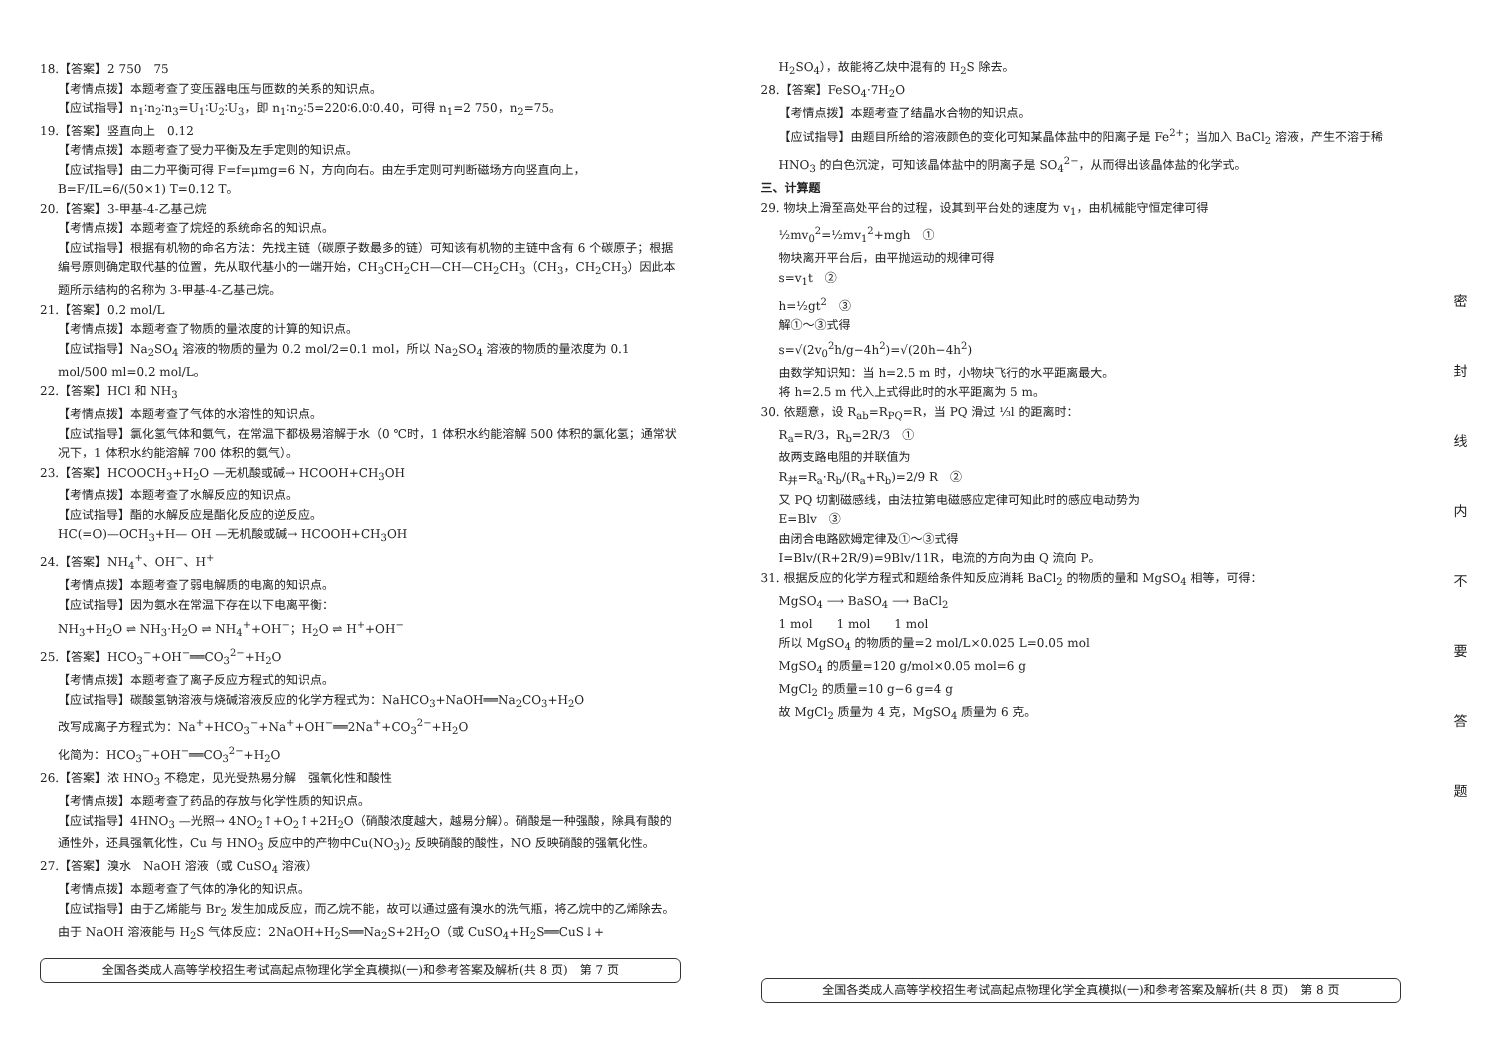18.【答案】2 750　75
【考情点拨】本题考查了变压器电压与匝数的关系的知识点。
【应试指导】n<sub>1</sub>∶n<sub>2</sub>∶n<sub>3</sub>=U<sub>1</sub>∶U<sub>2</sub>∶U<sub>3</sub>，即 n<sub>1</sub>∶n<sub>2</sub>∶5=220∶6.0∶0.40，可得 n<sub>1</sub>=2 750，n<sub>2</sub>=75。
19.【答案】竖直向上　0.12
【考情点拨】本题考查了受力平衡及左手定则的知识点。
【应试指导】由二力平衡可得 F=f=μmg=6 N，方向向右。由左手定则可判断磁场方向竖直向上，B=F/IL=6/(50×1) T=0.12 T。
20.【答案】3-甲基-4-乙基己烷
【考情点拨】本题考查了烷烃的系统命名的知识点。
【应试指导】根据有机物的命名方法：先找主链（碳原子数最多的链）可知该有机物的主链中含有 6 个碳原子；根据编号原则确定取代基的位置，先从取代基小的一端开始，CH<sub>3</sub>CH<sub>2</sub>CH—CH—CH<sub>2</sub>CH<sub>3</sub>（CH<sub>3</sub>，CH<sub>2</sub>CH<sub>3</sub>）因此本题所示结构的名称为 3-甲基-4-乙基己烷。
21.【答案】0.2 mol/L
【考情点拨】本题考查了物质的量浓度的计算的知识点。
【应试指导】Na<sub>2</sub>SO<sub>4</sub> 溶液的物质的量为 0.2 mol/2=0.1 mol，所以 Na<sub>2</sub>SO<sub>4</sub> 溶液的物质的量浓度为 0.1 mol/500 ml=0.2 mol/L。
22.【答案】HCl 和 NH<sub>3</sub>
【考情点拨】本题考查了气体的水溶性的知识点。
【应试指导】氯化氢气体和氨气，在常温下都极易溶解于水（0 ℃时，1 体积水约能溶解 500 体积的氯化氢；通常状况下，1 体积水约能溶解 700 体积的氨气）。
23.【答案】HCOOCH<sub>3</sub>+H<sub>2</sub>O —无机酸或碱→ HCOOH+CH<sub>3</sub>OH
【考情点拨】本题考查了水解反应的知识点。
【应试指导】酯的水解反应是酯化反应的逆反应。
HC(=O)—OCH<sub>3</sub>+H— OH —无机酸或碱→ HCOOH+CH<sub>3</sub>OH
24.【答案】NH<sub>4</sub><sup>+</sup>、OH<sup>−</sup>、H<sup>+</sup>
【考情点拨】本题考查了弱电解质的电离的知识点。
【应试指导】因为氨水在常温下存在以下电离平衡：
NH<sub>3</sub>+H<sub>2</sub>O ⇌ NH<sub>3</sub>·H<sub>2</sub>O ⇌ NH<sub>4</sub><sup>+</sup>+OH<sup>−</sup>；H<sub>2</sub>O ⇌ H<sup>+</sup>+OH<sup>−</sup>
25.【答案】HCO<sub>3</sub><sup>−</sup>+OH<sup>−</sup>══CO<sub>3</sub><sup>2−</sup>+H<sub>2</sub>O
【考情点拨】本题考查了离子反应方程式的知识点。
【应试指导】碳酸氢钠溶液与烧碱溶液反应的化学方程式为：NaHCO<sub>3</sub>+NaOH══Na<sub>2</sub>CO<sub>3</sub>+H<sub>2</sub>O
改写成离子方程式为：Na<sup>+</sup>+HCO<sub>3</sub><sup>−</sup>+Na<sup>+</sup>+OH<sup>−</sup>══2Na<sup>+</sup>+CO<sub>3</sub><sup>2−</sup>+H<sub>2</sub>O
化简为：HCO<sub>3</sub><sup>−</sup>+OH<sup>−</sup>══CO<sub>3</sub><sup>2−</sup>+H<sub>2</sub>O
26.【答案】浓 HNO<sub>3</sub> 不稳定，见光受热易分解　强氧化性和酸性
【考情点拨】本题考查了药品的存放与化学性质的知识点。
【应试指导】4HNO<sub>3</sub> —光照→ 4NO<sub>2</sub>↑+O<sub>2</sub>↑+2H<sub>2</sub>O（硝酸浓度越大，越易分解）。硝酸是一种强酸，除具有酸的通性外，还具强氧化性，Cu 与 HNO<sub>3</sub> 反应中的产物中Cu(NO<sub>3</sub>)<sub>2</sub> 反映硝酸的酸性，NO 反映硝酸的强氧化性。
27.【答案】溴水　NaOH 溶液（或 CuSO<sub>4</sub> 溶液）
【考情点拨】本题考查了气体的净化的知识点。
【应试指导】由于乙烯能与 Br<sub>2</sub> 发生加成反应，而乙烷不能，故可以通过盛有溴水的洗气瓶，将乙烷中的乙烯除去。由于 NaOH 溶液能与 H<sub>2</sub>S 气体反应：2NaOH+H<sub>2</sub>S══Na<sub>2</sub>S+2H<sub>2</sub>O（或 CuSO<sub>4</sub>+H<sub>2</sub>S══CuS↓+
全国各类成人高等学校招生考试高起点物理化学全真模拟(一)和参考答案及解析(共 8 页)　第 7 页
H<sub>2</sub>SO<sub>4</sub>），故能将乙炔中混有的 H<sub>2</sub>S 除去。
28.【答案】FeSO<sub>4</sub>·7H<sub>2</sub>O
【考情点拨】本题考查了结晶水合物的知识点。
【应试指导】由题目所给的溶液颜色的变化可知某晶体盐中的阳离子是 Fe<sup>2+</sup>；当加入 BaCl<sub>2</sub> 溶液，产生不溶于稀 HNO<sub>3</sub> 的白色沉淀，可知该晶体盐中的阴离子是 SO<sub>4</sub><sup>2−</sup>，从而得出该晶体盐的化学式。
三、计算题
29. 物块上滑至高处平台的过程，设其到平台处的速度为 v<sub>1</sub>，由机械能守恒定律可得
½mv<sub>0</sub><sup>2</sup>=½mv<sub>1</sub><sup>2</sup>+mgh　①
物块离开平台后，由平抛运动的规律可得
s=v<sub>1</sub>t　②
h=½gt<sup>2</sup>　③
解①～③式得
s=√(2v<sub>0</sub><sup>2</sup>h/g−4h<sup>2</sup>)=√(20h−4h<sup>2</sup>)
由数学知识知：当 h=2.5 m 时，小物块飞行的水平距离最大。
将 h=2.5 m 代入上式得此时的水平距离为 5 m。
30. 依题意，设 R<sub>ab</sub>=R<sub>PQ</sub>=R，当 PQ 滑过 ⅓l 的距离时：
R<sub>a</sub>=R/3，R<sub>b</sub>=2R/3　①
故两支路电阻的并联值为
R<sub>并</sub>=R<sub>a</sub>·R<sub>b</sub>/(R<sub>a</sub>+R<sub>b</sub>)=2/9 R　②
又 PQ 切割磁感线，由法拉第电磁感应定律可知此时的感应电动势为
E=Blv　③
由闭合电路欧姆定律及①～③式得
I=Blv/(R+2R/9)=9Blv/11R，电流的方向为由 Q 流向 P。
31. 根据反应的化学方程式和题给条件知反应消耗 BaCl<sub>2</sub> 的物质的量和 MgSO<sub>4</sub> 相等，可得：
MgSO<sub>4</sub> ⟶ BaSO<sub>4</sub> ⟶ BaCl<sub>2</sub>
1 mol　　1 mol　　1 mol
所以 MgSO<sub>4</sub> 的物质的量=2 mol/L×0.025 L=0.05 mol
MgSO<sub>4</sub> 的质量=120 g/mol×0.05 mol=6 g
MgCl<sub>2</sub> 的质量=10 g−6 g=4 g
故 MgCl<sub>2</sub> 质量为 4 克，MgSO<sub>4</sub> 质量为 6 克。
全国各类成人高等学校招生考试高起点物理化学全真模拟(一)和参考答案及解析(共 8 页)　第 8 页
密封线内不要答题